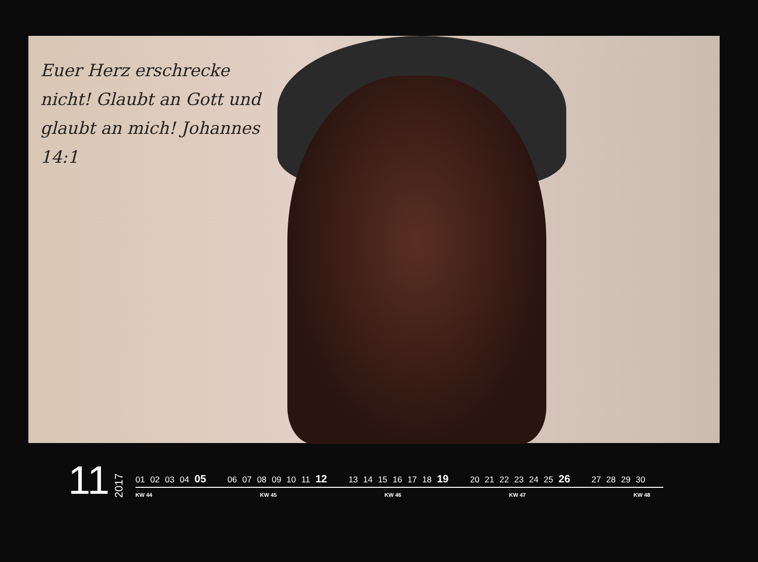Euer Herz erschrecke nicht! Glaubt an Gott und glaubt an mich! Johannes 14:1
11
2017
01 02 03 04 05 06 07 08 09 10 11 12 13 14 15 16 17 18 19 20 21 22 23 24 25 26 27 28 29 30
KW 44 KW 45 KW 46 KW 47 KW 48